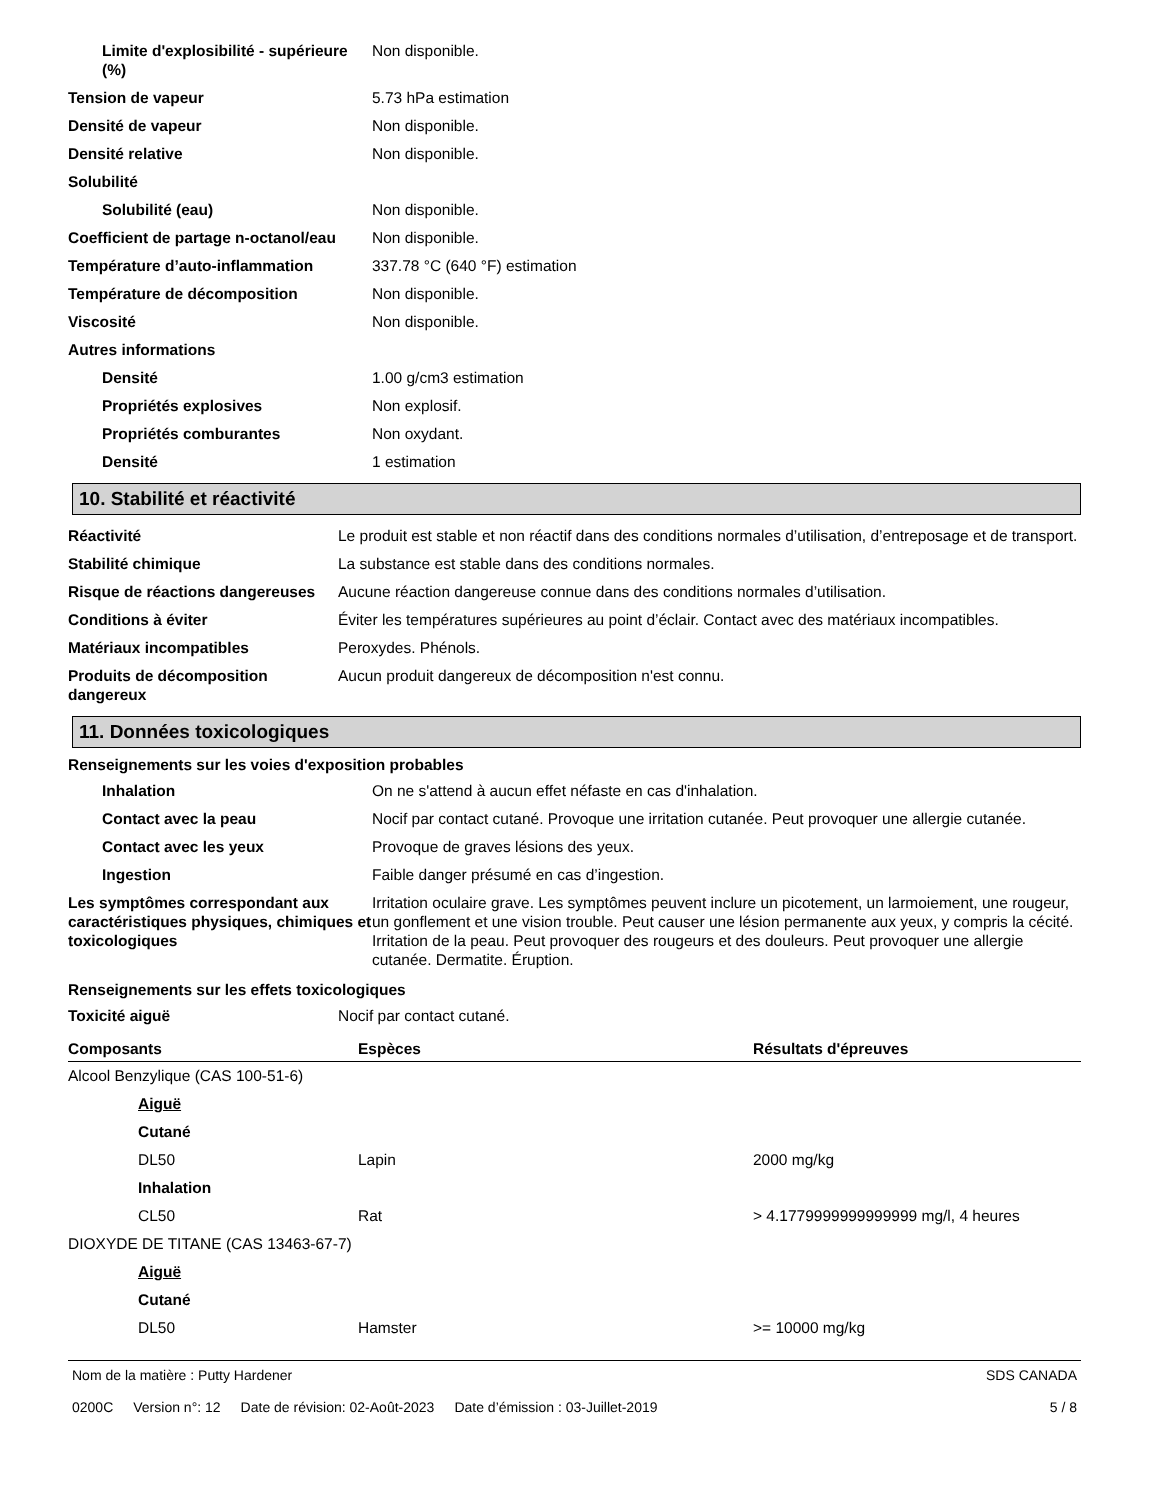| Limite d'explosibilité - supérieure (%) | Non disponible. |
| Tension de vapeur | 5.73 hPa estimation |
| Densité de vapeur | Non disponible. |
| Densité relative | Non disponible. |
| Solubilité | |
| Solubilité (eau) | Non disponible. |
| Coefficient de partage n-octanol/eau | Non disponible. |
| Température d’auto-inflammation | 337.78 °C (640 °F) estimation |
| Température de décomposition | Non disponible. |
| Viscosité | Non disponible. |
| Autres informations | |
| Densité | 1.00 g/cm3 estimation |
| Propriétés explosives | Non explosif. |
| Propriétés comburantes | Non oxydant. |
| Densité | 1 estimation |
10. Stabilité et réactivité
| Réactivité | Le produit est stable et non réactif dans des conditions normales d’utilisation, d’entreposage et de transport. |
| Stabilité chimique | La substance est stable dans des conditions normales. |
| Risque de réactions dangereuses | Aucune réaction dangereuse connue dans des conditions normales d’utilisation. |
| Conditions à éviter | Éviter les températures supérieures au point d’éclair. Contact avec des matériaux incompatibles. |
| Matériaux incompatibles | Peroxydes. Phénols. |
| Produits de décomposition dangereux | Aucun produit dangereux de décomposition n'est connu. |
11. Données toxicologiques
Renseignements sur les voies d'exposition probables
| Inhalation | On ne s'attend à aucun effet néfaste en cas d'inhalation. |
| Contact avec la peau | Nocif par contact cutané. Provoque une irritation cutanée. Peut provoquer une allergie cutanée. |
| Contact avec les yeux | Provoque de graves lésions des yeux. |
| Ingestion | Faible danger présumé en cas d’ingestion. |
| Les symptômes correspondant aux caractéristiques physiques, chimiques et toxicologiques | Irritation oculaire grave. Les symptômes peuvent inclure un picotement, un larmoiement, une rougeur, un gonflement et une vision trouble. Peut causer une lésion permanente aux yeux, y compris la cécité. Irritation de la peau. Peut provoquer des rougeurs et des douleurs. Peut provoquer une allergie cutanée. Dermatite. Éruption. |
Renseignements sur les effets toxicologiques
| Toxicité aiguë | Nocif par contact cutané. |
| Composants | Espèces | Résultats d'épreuves |
| --- | --- | --- |
| Alcool Benzylique (CAS 100-51-6) | | |
| Aiguë | | |
| Cutané | | |
| DL50 | Lapin | 2000 mg/kg |
| Inhalation | | |
| CL50 | Rat | > 4.1779999999999999 mg/l, 4 heures |
| DIOXYDE DE TITANE (CAS 13463-67-7) | | |
| Aiguë | | |
| Cutané | | |
| DL50 | Hamster | >= 10000 mg/kg |
Nom de la matière : Putty Hardener
0200C Version n°: 12 Date de révision: 02-Août-2023 Date d’émission : 03-Juillet-2019
SDS CANADA
5 / 8